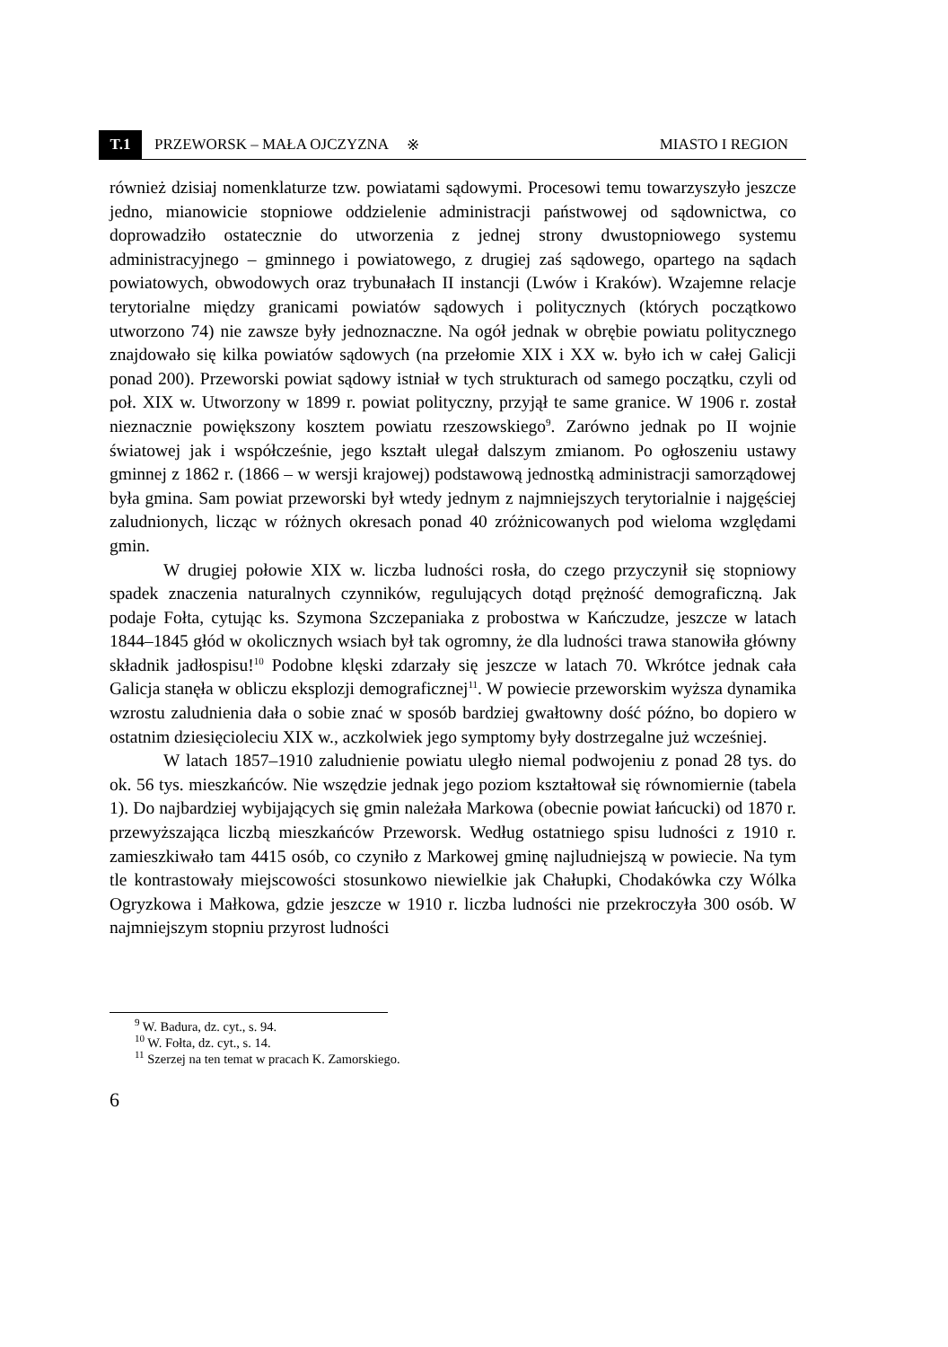T.1
PRZEWORSK – MAŁA OJCZYZNA ※ MIASTO I REGION
również dzisiaj nomenklaturze tzw. powiatami sądowymi. Procesowi temu towarzyszyło jeszcze jedno, mianowicie stopniowe oddzielenie administracji państwowej od sądownictwa, co doprowadziło ostatecznie do utworzenia z jednej strony dwustopniowego systemu administracyjnego – gminnego i powiatowego, z drugiej zaś sądowego, opartego na sądach powiatowych, obwodowych oraz trybunałach II instancji (Lwów i Kraków). Wzajemne relacje terytorialne między granicami powiatów sądowych i politycznych (których początkowo utworzono 74) nie zawsze były jednoznaczne. Na ogół jednak w obrębie powiatu politycznego znajdowało się kilka powiatów sądowych (na przełomie XIX i XX w. było ich w całej Galicji ponad 200). Przeworski powiat sądowy istniał w tych strukturach od samego początku, czyli od poł. XIX w. Utworzony w 1899 r. powiat polityczny, przyjął te same granice. W 1906 r. został nieznacznie powiększony kosztem powiatu rzeszowskiego<sup>9</sup>. Zarówno jednak po II wojnie światowej jak i współcześnie, jego kształt ulegał dalszym zmianom. Po ogłoszeniu ustawy gminnej z 1862 r. (1866 – w wersji krajowej) podstawową jednostką administracji samorządowej była gmina. Sam powiat przeworski był wtedy jednym z najmniejszych terytorialnie i najgęściej zaludnionych, licząc w różnych okresach ponad 40 zróżnicowanych pod wieloma względami gmin.
W drugiej połowie XIX w. liczba ludności rosła, do czego przyczynił się stopniowy spadek znaczenia naturalnych czynników, regulujących dotąd prężność demograficzną. Jak podaje Fołta, cytując ks. Szymona Szczepaniaka z probostwa w Kańczudze, jeszcze w latach 1844–1845 głód w okolicznych wsiach był tak ogromny, że dla ludności trawa stanowiła główny składnik jadłospisu!<sup>10</sup> Podobne klęski zdarzały się jeszcze w latach 70. Wkrótce jednak cała Galicja stanęła w obliczu eksplozji demograficznej<sup>11</sup>. W powiecie przeworskim wyższa dynamika wzrostu zaludnienia dała o sobie znać w sposób bardziej gwałtowny dość późno, bo dopiero w ostatnim dziesięcioleciu XIX w., aczkolwiek jego symptomy były dostrzegalne już wcześniej.
W latach 1857–1910 zaludnienie powiatu uległo niemal podwojeniu z ponad 28 tys. do ok. 56 tys. mieszkańców. Nie wszędzie jednak jego poziom kształtował się równomiernie (tabela 1). Do najbardziej wybijających się gmin należała Markowa (obecnie powiat łańcucki) od 1870 r. przewyższająca liczbą mieszkańców Przeworsk. Według ostatniego spisu ludności z 1910 r. zamieszkiwało tam 4415 osób, co czyniło z Markowej gminę najludniejszą w powiecie. Na tym tle kontrastowały miejscowości stosunkowo niewielkie jak Chałupki, Chodakówka czy Wólka Ogryzkowa i Małkowa, gdzie jeszcze w 1910 r. liczba ludności nie przekroczyła 300 osób. W najmniejszym stopniu przyrost ludności
<sup>9</sup> W. Badura, dz. cyt., s. 94.
<sup>10</sup> W. Fołta, dz. cyt., s. 14.
<sup>11</sup> Szerzej na ten temat w pracach K. Zamorskiego.
6